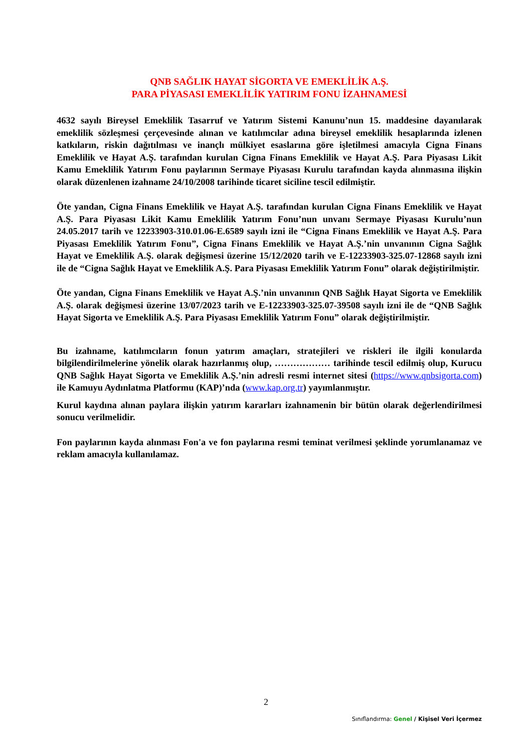QNB SAĞLIK HAYAT SİGORTA VE EMEKLİLİK A.Ş.
PARA PİYASASI EMEKLİLİK YATIRIM FONU İZAHNAMESİ
4632 sayılı Bireysel Emeklilik Tasarruf ve Yatırım Sistemi Kanunu’nun 15. maddesine dayanılarak emeklilik sözleşmesi çerçevesinde alınan ve katılımcılar adına bireysel emeklilik hesaplarında izlenen katkıların, riskin dağıtılması ve inançlı mülkiyet esaslarına göre işletilmesi amacıyla Cigna Finans Emeklilik ve Hayat A.Ş. tarafından kurulan Cigna Finans Emeklilik ve Hayat A.Ş. Para Piyasası Likit Kamu Emeklilik Yatırım Fonu paylarının Sermaye Piyasası Kurulu tarafından kayda alınmasına ilişkin olarak düzenlenen izahname 24/10/2008 tarihinde ticaret siciline tescil edilmiştir.
Öte yandan, Cigna Finans Emeklilik ve Hayat A.Ş. tarafından kurulan Cigna Finans Emeklilik ve Hayat A.Ş. Para Piyasası Likit Kamu Emeklilik Yatırım Fonu’nun unvanı Sermaye Piyasası Kurulu’nun 24.05.2017 tarih ve 12233903-310.01.06-E.6589 sayılı izni ile “Cigna Finans Emeklilik ve Hayat A.Ş. Para Piyasası Emeklilik Yatırım Fonu”, Cigna Finans Emeklilik ve Hayat A.Ş.’nin unvanının Cigna Sağlık Hayat ve Emeklilik A.Ş. olarak değişmesi üzerine 15/12/2020 tarih ve E-12233903-325.07-12868 sayılı izni ile de “Cigna Sağlık Hayat ve Emeklilik A.Ş. Para Piyasası Emeklilik Yatırım Fonu” olarak değiştirilmiştir.
Öte yandan, Cigna Finans Emeklilik ve Hayat A.Ş.’nin unvanının QNB Sağlık Hayat Sigorta ve Emeklilik A.Ş. olarak değişmesi üzerine 13/07/2023 tarih ve E-12233903-325.07-39508 sayılı izni ile de “QNB Sağlık Hayat Sigorta ve Emeklilik A.Ş. Para Piyasası Emeklilik Yatırım Fonu” olarak değiştirilmiştir.
Bu izahname, katılımcıların fonun yatırım amaçları, stratejileri ve riskleri ile ilgili konularda bilgilendirilmelerine yönelik olarak hazırlanmış olup, ……………… tarihinde tescil edilmiş olup, Kurucu QNB Sağlık Hayat Sigorta ve Emeklilik A.Ş.’nin adresli resmi internet sitesi (https://www.qnbsigorta.com) ile Kamuyu Aydınlatma Platformu (KAP)’nda (www.kap.org.tr) yayımlanmıştır.
Kurul kaydına alınan paylara ilişkin yatırım kararları izahnamenin bir bütün olarak değerlendirilmesi sonucu verilmelidir.
Fon paylarının kayda alınması Fon'a ve fon paylarına resmi teminat verilmesi şeklinde yorumlanamaz ve reklam amacıyla kullanılamaz.
2
Sınıflandırma: Genel / Kişisel Veri İçermez